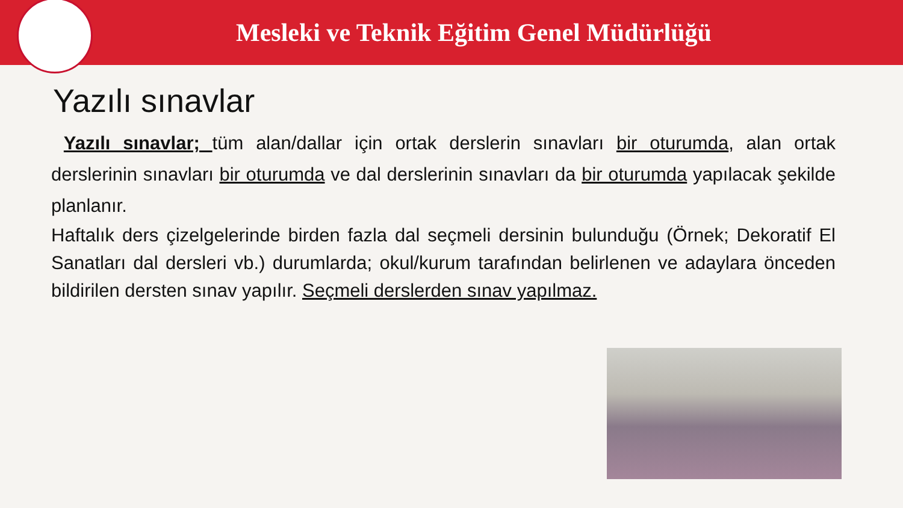Mesleki ve Teknik Eğitim Genel Müdürlüğü
Yazılı sınavlar
Yazılı sınavlar; tüm alan/dallar için ortak derslerin sınavları bir oturumda, alan ortak derslerinin sınavları bir oturumda ve dal derslerinin sınavları da bir oturumda yapılacak şekilde planlanır.
Haftalık ders çizelgelerinde birden fazla dal seçmeli dersinin bulunduğu (Örnek; Dekoratif El Sanatları dal dersleri vb.) durumlarda; okul/kurum tarafından belirlenen ve adaylara önceden bildirilen dersten sınav yapılır. Seçmeli derslerden sınav yapılmaz.